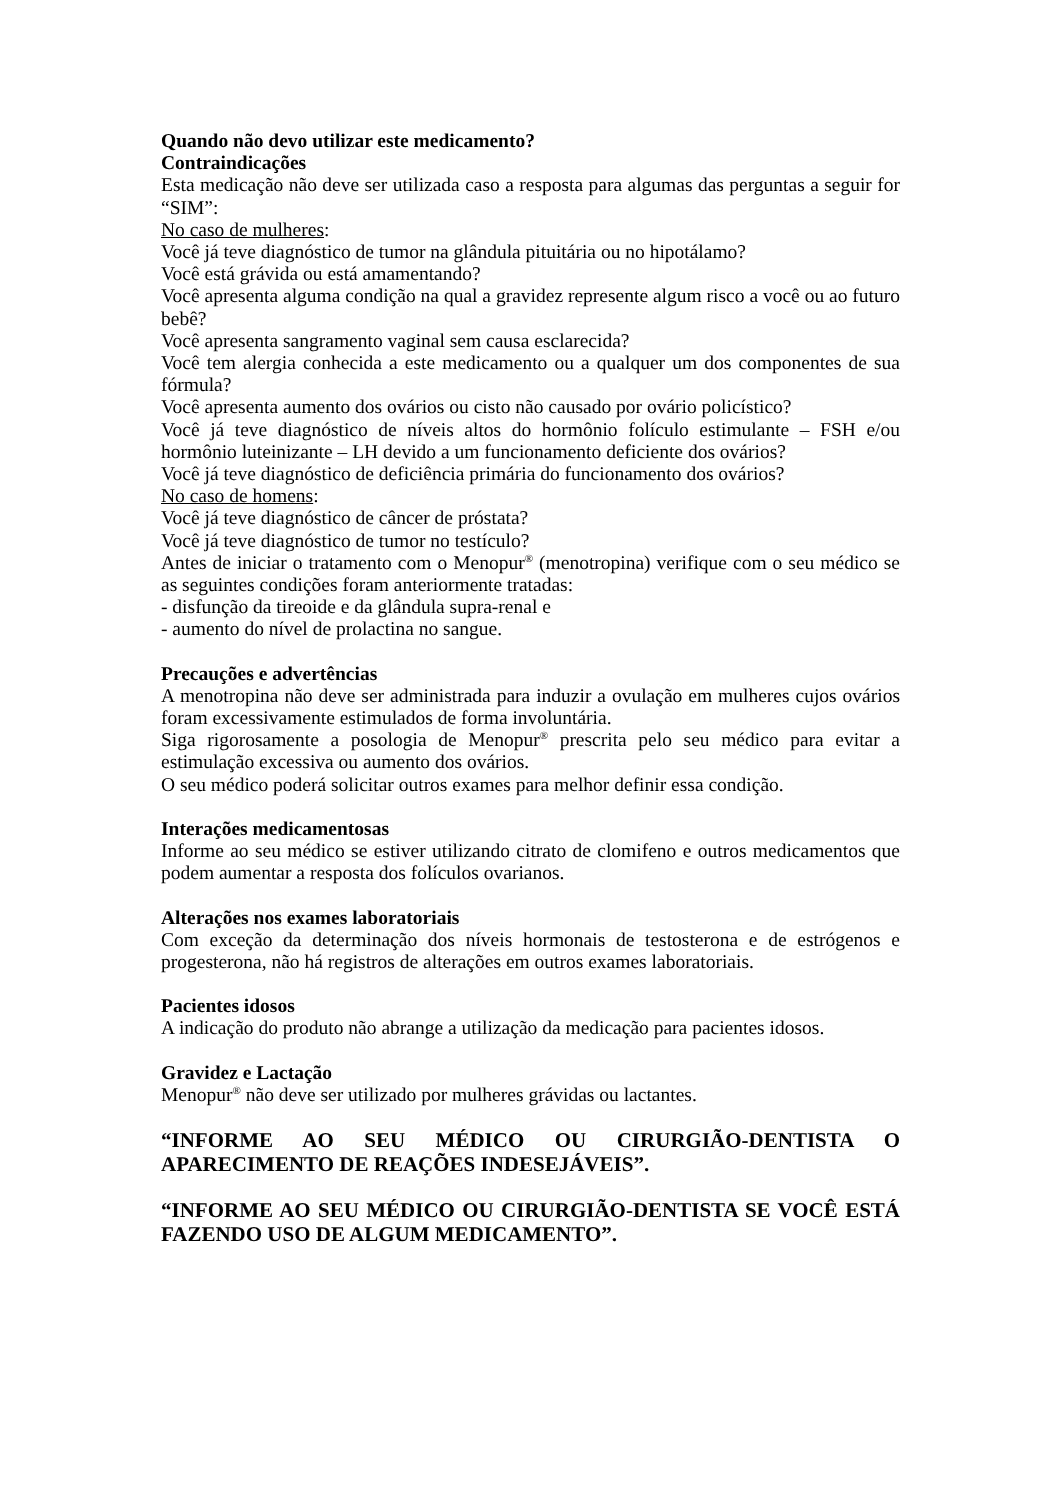Quando não devo utilizar este medicamento?
Contraindicações
Esta medicação não deve ser utilizada caso a resposta para algumas das perguntas a seguir for “SIM”:
No caso de mulheres:
Você já teve diagnóstico de tumor na glândula pituitária ou no hipotálamo?
Você está grávida ou está amamentando?
Você apresenta alguma condição na qual a gravidez represente algum risco a você ou ao futuro bebê?
Você apresenta sangramento vaginal sem causa esclarecida?
Você tem alergia conhecida a este medicamento ou a qualquer um dos componentes de sua fórmula?
Você apresenta aumento dos ovários ou cisto não causado por ovário policístico?
Você já teve diagnóstico de níveis altos do hormônio folículo estimulante – FSH e/ou hormônio luteinizante – LH devido a um funcionamento deficiente dos ovários?
Você já teve diagnóstico de deficiência primária do funcionamento dos ovários?
No caso de homens:
Você já teve diagnóstico de câncer de próstata?
Você já teve diagnóstico de tumor no testículo?
Antes de iniciar o tratamento com o Menopur<sup>®</sup> (menotropina) verifique com o seu médico se as seguintes condições foram anteriormente tratadas:
- disfunção da tireoide e da glândula supra-renal e
- aumento do nível de prolactina no sangue.
Precauções e advertências
A menotropina não deve ser administrada para induzir a ovulação em mulheres cujos ovários foram excessivamente estimulados de forma involuntária.
Siga rigorosamente a posologia de Menopur<sup>®</sup> prescrita pelo seu médico para evitar a estimulação excessiva ou aumento dos ovários.
O seu médico poderá solicitar outros exames para melhor definir essa condição.
Interações medicamentosas
Informe ao seu médico se estiver utilizando citrato de clomifeno e outros medicamentos que podem aumentar a resposta dos folículos ovarianos.
Alterações nos exames laboratoriais
Com exceção da determinação dos níveis hormonais de testosterona e de estrógenos e progesterona, não há registros de alterações em outros exames laboratoriais.
Pacientes idosos
A indicação do produto não abrange a utilização da medicação para pacientes idosos.
Gravidez e Lactação
Menopur<sup>®</sup> não deve ser utilizado por mulheres grávidas ou lactantes.
“INFORME AO SEU MÉDICO OU CIRURGIÃO-DENTISTA O APARECIMENTO DE REAÇÕES INDESEJÁVEIS”.
“INFORME AO SEU MÉDICO OU CIRURGIÃO-DENTISTA SE VOCÊ ESTÁ FAZENDO USO DE ALGUM MEDICAMENTO”.